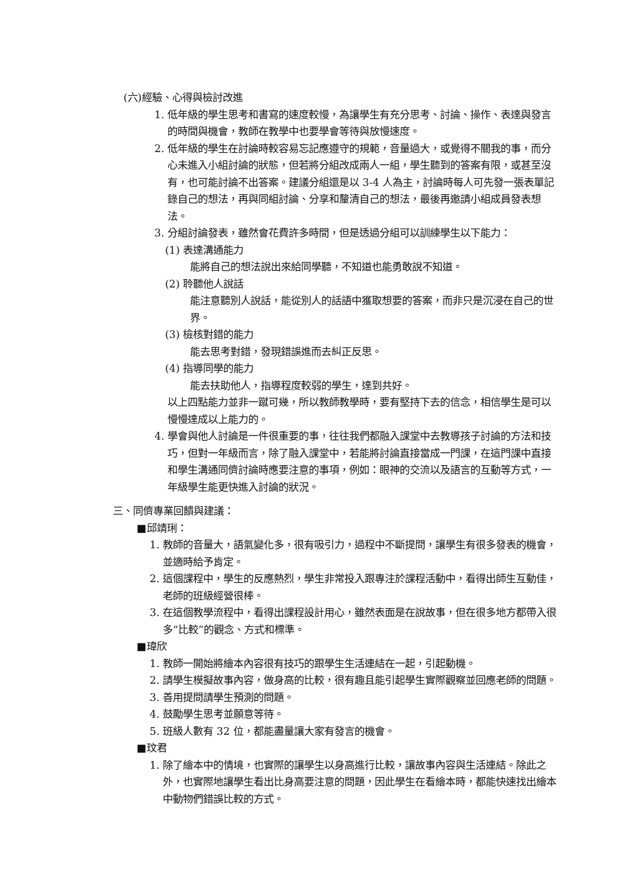(六)經驗、心得與檢討改進
1. 低年級的學生思考和書寫的速度較慢，為讓學生有充分思考、討論、操作、表達與發言的時間與機會，教師在教學中也要學會等待與放慢速度。
2. 低年級的學生在討論時較容易忘記應遵守的規範，音量過大，或覺得不關我的事，而分心未進入小組討論的狀態，但若將分組改成兩人一組，學生聽到的答案有限，或甚至沒有，也可能討論不出答案。建議分組還是以 3-4 人為主，討論時每人可先發一張表單記錄自己的想法，再與同組討論、分享和釐清自己的想法，最後再邀請小組成員發表想法。
3. 分組討論發表，雖然會花費許多時間，但是透過分組可以訓練學生以下能力：
(1) 表達溝通能力
能將自己的想法說出來給同學聽，不知道也能勇敢說不知道。
(2) 聆聽他人說話
能注意聽別人說話，能從別人的話語中獲取想要的答案，而非只是沉浸在自己的世界。
(3) 檢核對錯的能力
能去思考對錯，發現錯誤進而去糾正反思。
(4) 指導同學的能力
能去扶助他人，指導程度較弱的學生，達到共好。
以上四點能力並非一蹴可幾，所以教師教學時，要有堅持下去的信念，相信學生是可以慢慢達成以上能力的。
4. 學會與他人討論是一件很重要的事，往往我們都融入課堂中去教導孩子討論的方法和技巧，但對一年級而言，除了融入課堂中，若能將討論直接當成一門課，在這門課中直接和學生溝通同儕討論時應要注意的事項，例如：眼神的交流以及語言的互動等方式，一年級學生能更快進入討論的狀況。
三、同儕專業回饋與建議：
■邱靖琍：
1. 教師的音量大，語氣變化多，很有吸引力，過程中不斷提問，讓學生有很多發表的機會，並適時給予肯定。
2. 這個課程中，學生的反應熱烈，學生非常投入跟專注於課程活動中，看得出師生互動佳，老師的班級經營很棒。
3. 在這個教學流程中，看得出課程設計用心，雖然表面是在說故事，但在很多地方都帶入很多“比較”的觀念、方式和標準。
■瑋欣
1. 教師一開始將繪本內容很有技巧的跟學生生活連結在一起，引起動機。
2. 請學生模擬故事內容，做身高的比較，很有趣且能引起學生實際觀察並回應老師的問題。
3. 善用提問請學生預測的問題。
4. 鼓勵學生思考並願意等待。
5. 班級人數有 32 位，都能盡量讓大家有發言的機會。
■玟君
1. 除了繪本中的情境，也實際的讓學生以身高進行比較，讓故事內容與生活連結。除此之外，也實際地讓學生看出比身高要注意的問題，因此學生在看繪本時，都能快速找出繪本中動物們錯誤比較的方式。